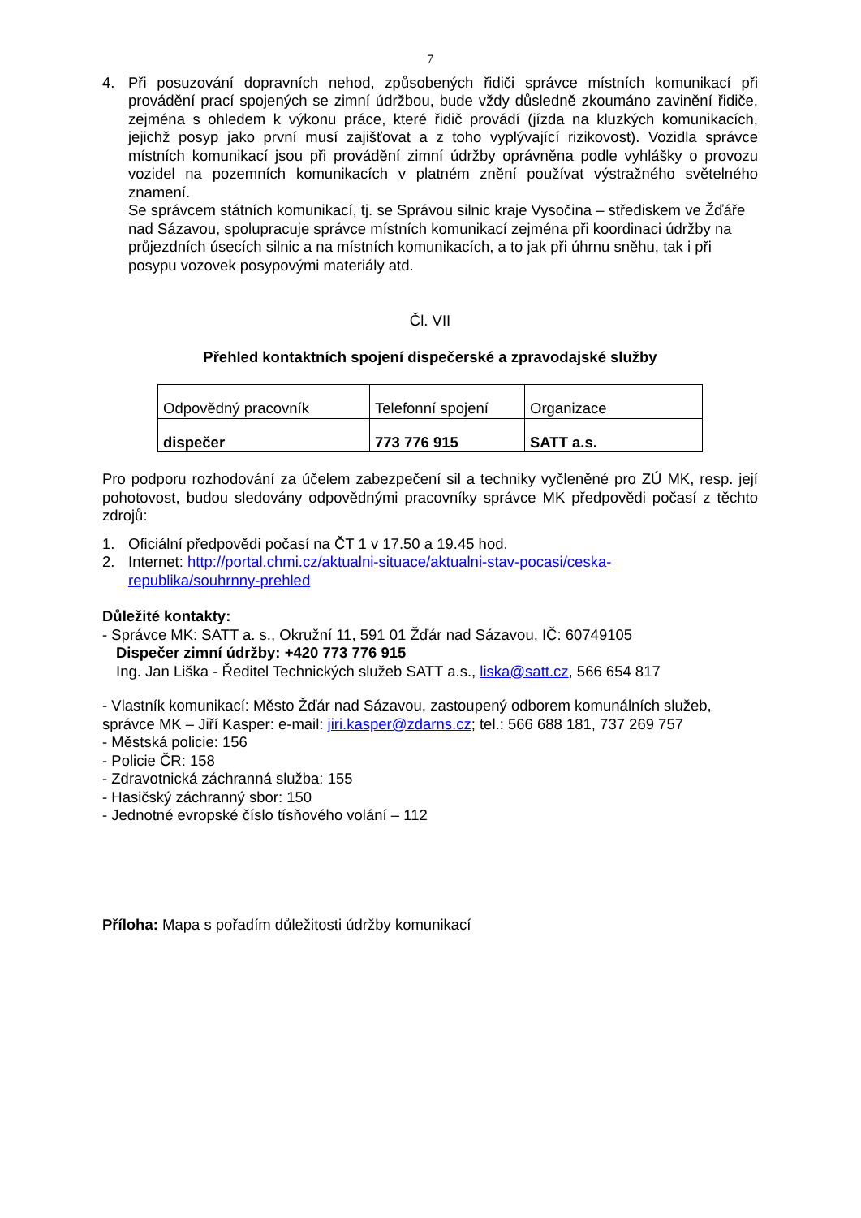7
4. Při posuzování dopravních nehod, způsobených řidiči správce místních komunikací při provádění prací spojených se zimní údržbou, bude vždy důsledně zkoumáno zavinění řidiče, zejména s ohledem k výkonu práce, které řidič provádí (jízda na kluzkých komunikacích, jejichž posyp jako první musí zajišťovat a z toho vyplývající rizikovost). Vozidla správce místních komunikací jsou při provádění zimní údržby oprávněna podle vyhlášky o provozu vozidel na pozemních komunikacích v platném znění používat výstražného světelného znamení.
Se správcem státních komunikací, tj. se Správou silnic kraje Vysočina – střediskem ve Žďáře nad Sázavou, spolupracuje správce místních komunikací zejména při koordinaci údržby na průjezdních úsecích silnic a na místních komunikacích, a to jak při úhrnu sněhu, tak i při posypu vozovek posypovými materiály atd.
Čl. VII
Přehled kontaktních spojení dispečerské a zpravodajské služby
| Odpovědný pracovník | Telefonní spojení | Organizace |
| dispečer | 773 776 915 | SATT a.s. |
Pro podporu rozhodování za účelem zabezpečení sil a techniky vyčleněné pro ZÚ MK, resp. její pohotovost, budou sledovány odpovědnými pracovníky správce MK předpovědi počasí z těchto zdrojů:
1. Oficiální předpovědi počasí na ČT 1 v 17.50 a 19.45 hod.
2. Internet: http://portal.chmi.cz/aktualni-situace/aktualni-stav-pocasi/ceska-
republika/souhrnny-prehled
Důležité kontakty:
- Správce MK: SATT a. s., Okružní 11, 591 01 Žďár nad Sázavou, IČ: 60749105
Dispečer zimní údržby: +420 773 776 915
Ing. Jan Liška - Ředitel Technických služeb SATT a.s., liska@satt.cz, 566 654 817
- Vlastník komunikací: Město Žďár nad Sázavou, zastoupený odborem komunálních služeb, správce MK – Jiří Kasper: e-mail: jiri.kasper@zdarns.cz; tel.: 566 688 181, 737 269 757
- Městská policie: 156
- Policie ČR: 158
- Zdravotnická záchranná služba: 155
- Hasičský záchranný sbor: 150
- Jednotné evropské číslo tísňového volání – 112
Příloha: Mapa s pořadím důležitosti údržby komunikací